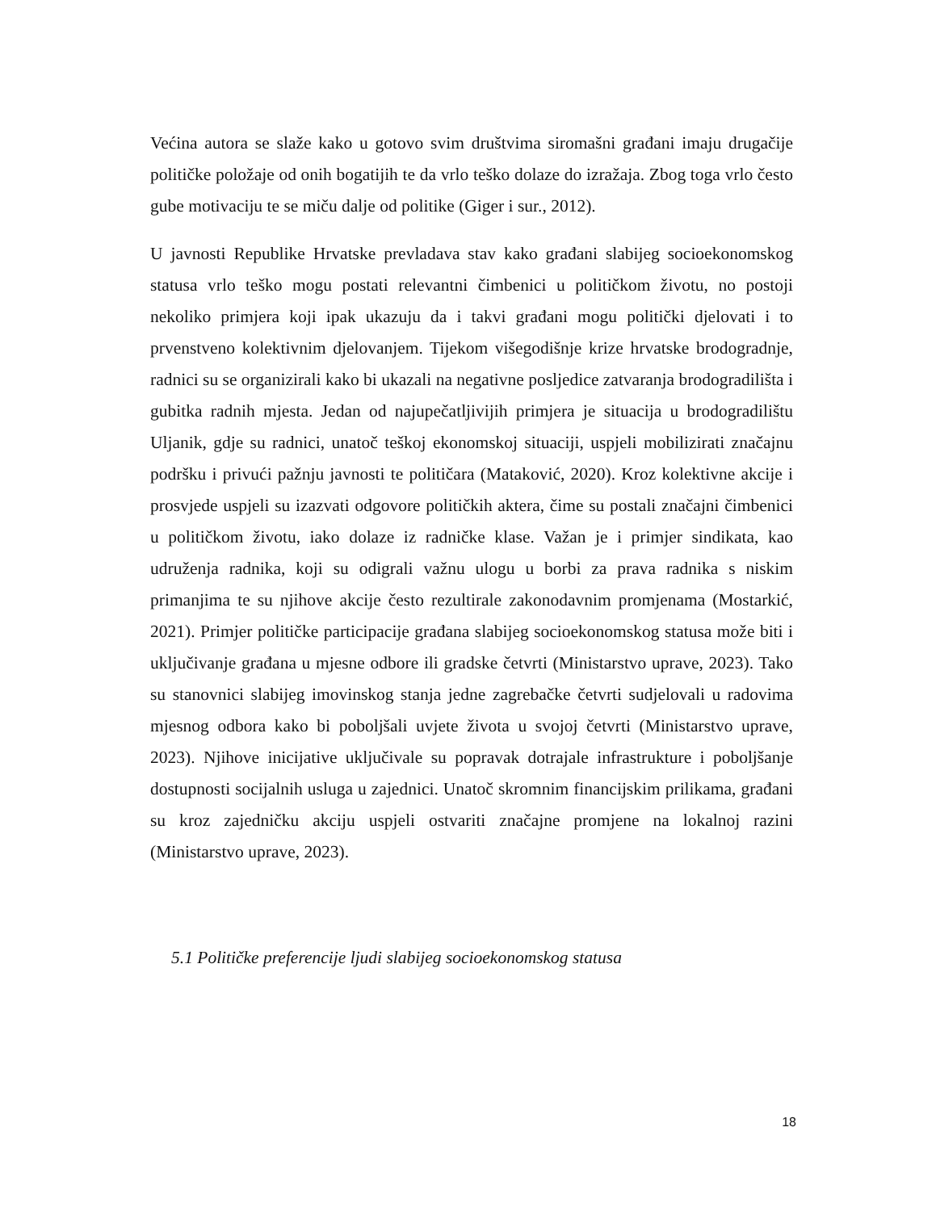Većina autora se slaže kako u gotovo svim društvima siromašni građani imaju drugačije političke položaje od onih bogatijih te da vrlo teško dolaze do izražaja. Zbog toga vrlo često gube motivaciju te se miču dalje od politike (Giger i sur., 2012).
U javnosti Republike Hrvatske prevladava stav kako građani slabijeg socioekonomskog statusa vrlo teško mogu postati relevantni čimbenici u političkom životu, no postoji nekoliko primjera koji ipak ukazuju da i takvi građani mogu politički djelovati i to prvenstveno kolektivnim djelovanjem. Tijekom višegodišnje krize hrvatske brodogradnje, radnici su se organizirali kako bi ukazali na negativne posljedice zatvaranja brodogradilišta i gubitka radnih mjesta. Jedan od najupečatljivijih primjera je situacija u brodogradilištu Uljanik, gdje su radnici, unatoč teškoj ekonomskoj situaciji, uspjeli mobilizirati značajnu podršku i privući pažnju javnosti te političara (Mataković, 2020). Kroz kolektivne akcije i prosvjede uspjeli su izazvati odgovore političkih aktera, čime su postali značajni čimbenici u političkom životu, iako dolaze iz radničke klase. Važan je i primjer sindikata, kao udruženja radnika, koji su odigrali važnu ulogu u borbi za prava radnika s niskim primanjima te su njihove akcije često rezultirale zakonodavnim promjenama (Mostarkić, 2021). Primjer političke participacije građana slabijeg socioekonomskog statusa može biti i uključivanje građana u mjesne odbore ili gradske četvrti (Ministarstvo uprave, 2023). Tako su stanovnici slabijeg imovinskog stanja jedne zagrebačke četvrti sudjelovali u radovima mjesnog odbora kako bi poboljšali uvjete života u svojoj četvrti (Ministarstvo uprave, 2023). Njihove inicijative uključivale su popravak dotrajale infrastrukture i poboljšanje dostupnosti socijalnih usluga u zajednici. Unatoč skromnim financijskim prilikama, građani su kroz zajedničku akciju uspjeli ostvariti značajne promjene na lokalnoj razini (Ministarstvo uprave, 2023).
5.1 Političke preferencije ljudi slabijeg socioekonomskog statusa
18